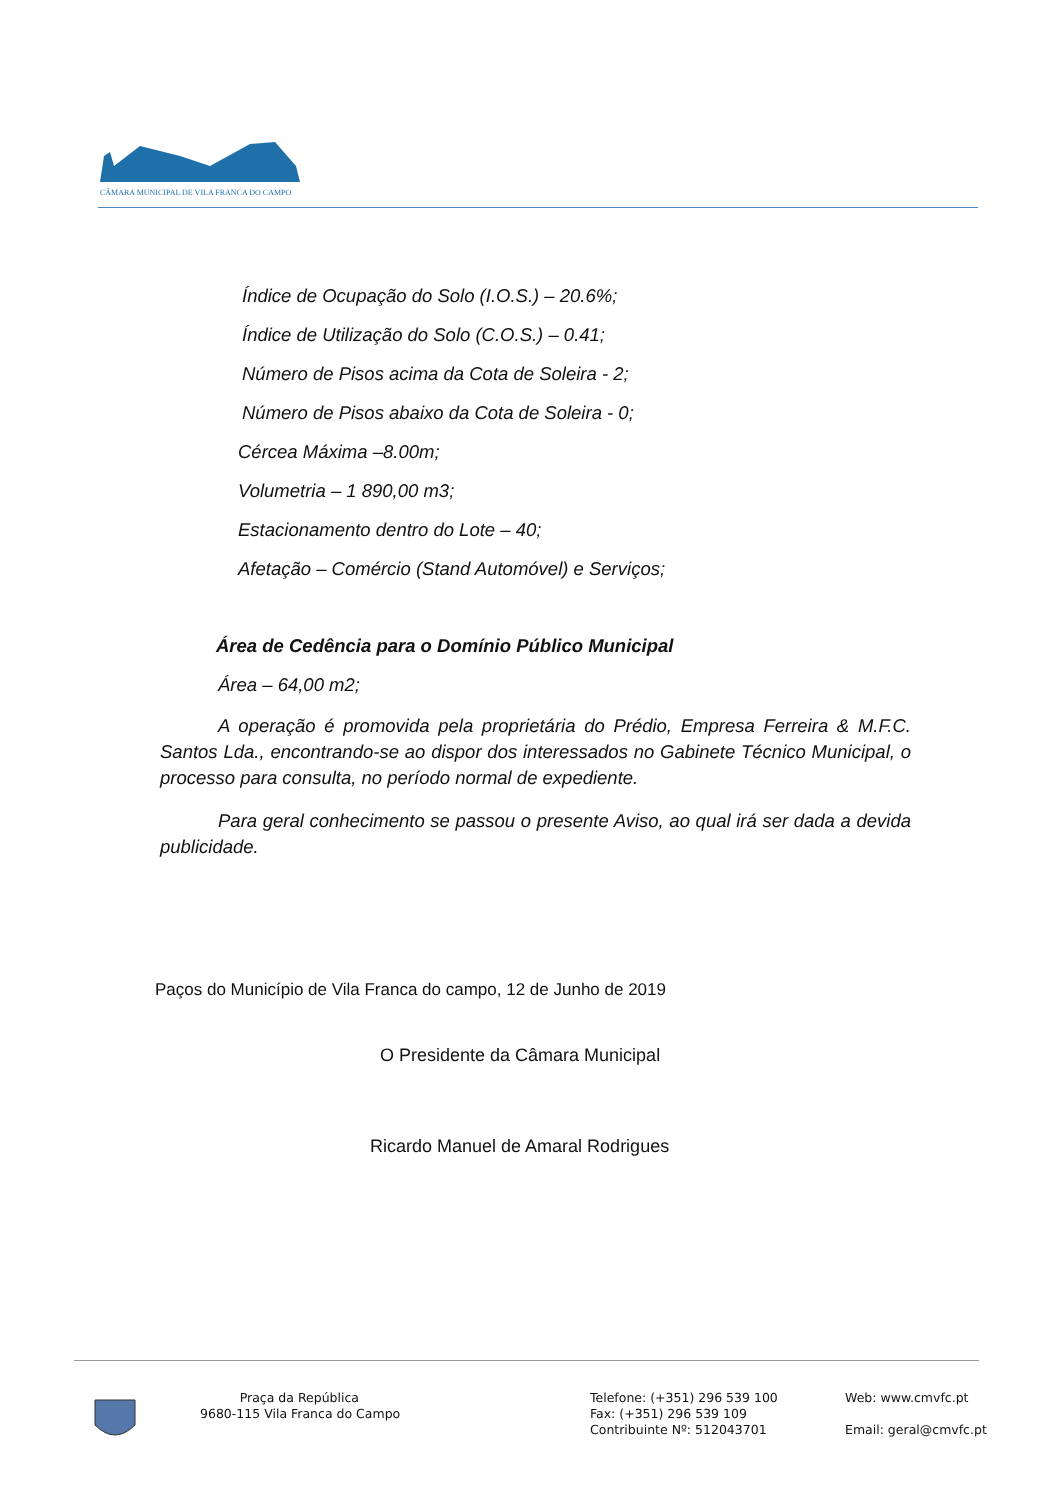CÂMARA MUNICIPAL DE VILA FRANCA DO CAMPO
Índice de Ocupação do Solo (I.O.S.) – 20.6%;
Índice de Utilização do Solo (C.O.S.) – 0.41;
Número de Pisos acima da Cota de Soleira - 2;
Número de Pisos abaixo da Cota de Soleira - 0;
Cércea Máxima –8.00m;
Volumetria – 1 890,00 m3;
Estacionamento dentro do Lote – 40;
Afetação – Comércio (Stand Automóvel) e Serviços;
Área de Cedência para o Domínio Público Municipal
Área – 64,00 m2;
A operação é promovida pela proprietária do Prédio, Empresa Ferreira & M.F.C. Santos Lda., encontrando-se ao dispor dos interessados no Gabinete Técnico Municipal, o processo para consulta, no período normal de expediente.
Para geral conhecimento se passou o presente Aviso, ao qual irá ser dada a devida publicidade.
Paços do Município de Vila Franca do campo, 12 de Junho de 2019
O Presidente da Câmara Municipal
Ricardo Manuel de Amaral Rodrigues
Praça da República
9680-115 Vila Franca do Campo
Telefone: (+351) 296 539 100
Fax: (+351) 296 539 109
Contribuinte Nº: 512043701
Web: www.cmvfc.pt
Email: geral@cmvfc.pt